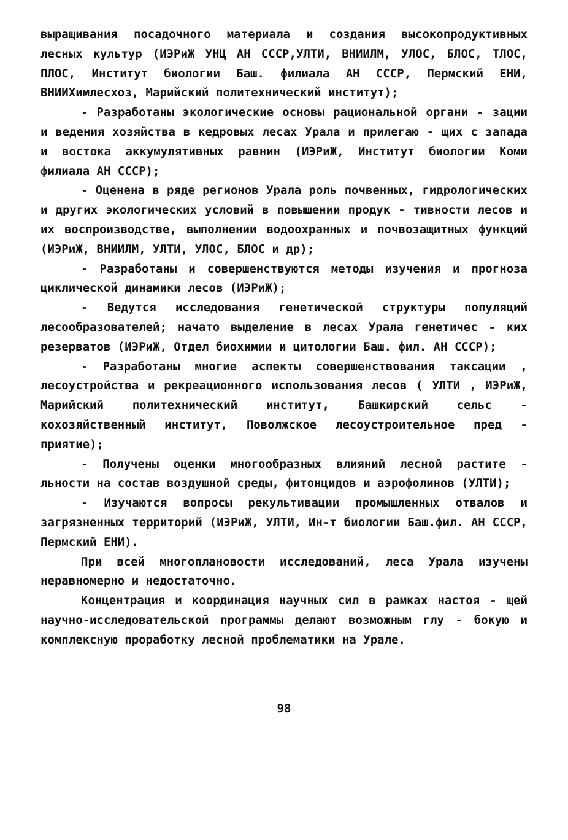выращивания посадочного материала и создания высокопродуктивных лесных культур (ИЭРиЖ УНЦ АН СССР,УЛТИ, ВНИИЛМ, УЛОС, БЛОС, ТЛОС, ПЛОС, Институт биологии Баш. филиала АН СССР, Пермский ЕНИ, ВНИИХимлесхоз, Марийский политехнический институт);
- Разработаны экологические основы рациональной органи - зации и ведения хозяйства в кедровых лесах Урала и прилегаю - щих с запада и востока аккумулятивных равнин (ИЭРиЖ, Институт биологии Коми филиала АН СССР);
- Оценена в ряде регионов Урала роль почвенных, гидрологических и других экологических условий в повышении продук - тивности лесов и их воспроизводстве, выполнении водоохранных и почвозащитных функций (ИЭРиЖ, ВНИИЛМ, УЛТИ, УЛОС, БЛОС и др);
- Разработаны и совершенствуются методы изучения и прогноза циклической динамики лесов (ИЭРиЖ);
- Ведутся исследования генетической структуры популяций лесообразователей; начато выделение в лесах Урала генетичес - ких резерватов (ИЭРиЖ, Отдел биохимии и цитологии Баш. фил. АН СССР);
- Разработаны многие аспекты совершенствования таксации , лесоустройства и рекреационного использования лесов ( УЛТИ , ИЭРиЖ, Марийский политехнический институт, Башкирский сельс - кохозяйственный институт, Поволжское лесоустроительное пред - приятие);
- Получены оценки многообразных влияний лесной растите - льности на состав воздушной среды, фитонцидов и аэрофолинов (УЛТИ);
- Изучаются вопросы рекультивации промышленных отвалов и загрязненных территорий (ИЭРиЖ, УЛТИ, Ин-т биологии Баш.фил. АН СССР, Пермский ЕНИ).
При всей многоплановости исследований, леса Урала изучены неравномерно и недостаточно.
Концентрация и координация научных сил в рамках настоя - щей научно-исследовательской программы делают возможным глу - бокую и комплексную проработку лесной проблематики на Урале.
98